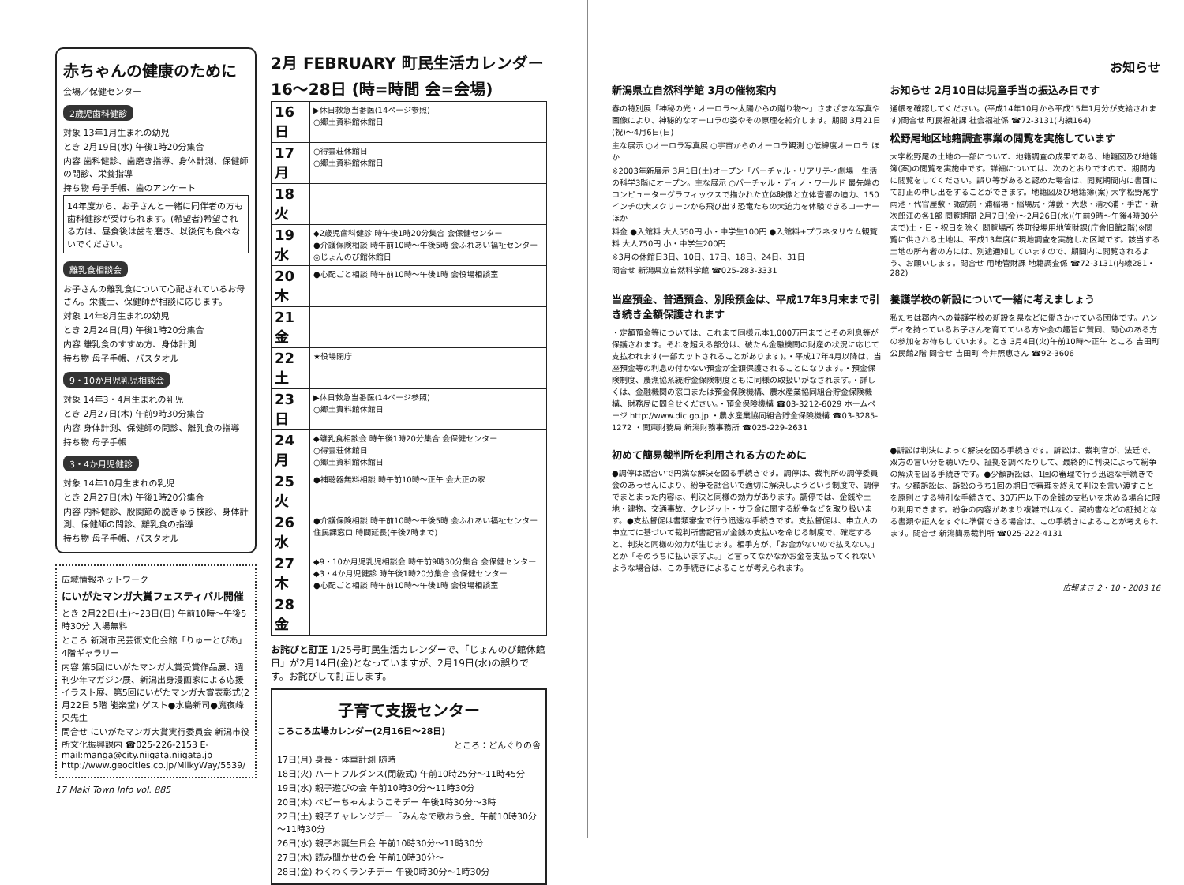赤ちゃんの健康のために
会場／保健センター
2歳児歯科健診
対象 13年1月生まれの幼児
とき 2月19日(水) 午後1時20分集合
内容 歯科健診、歯磨き指導、身体計測、保健師の問診、栄養指導
持ち物 母子手帳、歯のアンケート
14年度から、お子さんと一緒に同伴者の方も歯科健診が受けられます。(希望者)希望される方は、昼食後は歯を磨き、以後何も食べないでください。
離乳食相談会
お子さんの離乳食について心配されているお母さん。栄養士、保健師が相談に応じます。
対象 14年8月生まれの幼児
とき 2月24日(月) 午後1時20分集合
内容 離乳食のすすめ方、身体計測
持ち物 母子手帳、バスタオル
9・10か月児乳児相談会
対象 14年3・4月生まれの乳児
とき 2月27日(木) 午前9時30分集合
内容 身体計測、保健師の問診、離乳食の指導
持ち物 母子手帳
3・4か月児健診
対象 14年10月生まれの乳児
とき 2月27日(木) 午後1時20分集合
内容 内科健診、股関節の脱きゅう検診、身体計測、保健師の問診、離乳食の指導
持ち物 母子手帳、バスタオル
広域情報ネットワーク
にいがたマンガ大賞フェスティバル開催
とき 2月22日(土)～23日(日) 午前10時～午後5時30分 入場無料
ところ 新潟市民芸術文化会館「りゅーとぴあ」4階ギャラリー
内容 第5回にいがたマンガ大賞受賞作品展、週刊少年マガジン展、新潟出身漫画家による応援イラスト展、第5回にいがたマンガ大賞表彰式(2月22日 5階 能楽堂) ゲスト●水島新司●魔夜峰央先生
問合せ にいがたマンガ大賞実行委員会 新潟市役所文化振興課内 ☎025-226-2153 E-mail:manga@city.niigata.niigata.jp http://www.geocities.co.jp/MilkyWay/5539/
17 Maki Town Info vol. 885
2月 FEBRUARY 町民生活カレンダー
16～28日 (時=時間 会=会場)
| 16日 | ▶休日救急当番医(14ページ参照) ○郷土資料館休館日 |
| 17月 | ○得雲荘休館日 ○郷土資料館休館日 |
| 18火 | |
| 19水 | ◆2歳児歯科健診 時午後1時20分集合 会保健センター ●介護保険相談 時午前10時～午後5時 会ふれあい福祉センター ◎じょんのび館休館日 |
| 20木 | ●心配ごと相談 時午前10時～午後1時 会役場相談室 |
| 21金 | |
| 22土 | ★役場閉庁 |
| 23日 | ▶休日救急当番医(14ページ参照) ○郷土資料館休館日 |
| 24月 | ◆離乳食相談会 時午後1時20分集合 会保健センター ○得雲荘休館日 ○郷土資料館休館日 |
| 25火 | ●補聴器無料相談 時午前10時～正午 会大正の家 |
| 26水 | ●介護保険相談 時午前10時～午後5時 会ふれあい福祉センター 住民課窓口 時間延長(午後7時まで) |
| 27木 | ◆9・10か月児乳児相談会 時午前9時30分集合 会保健センター ◆3・4か月児健診 時午後1時20分集合 会保健センター ●心配ごと相談 時午前10時～午後1時 会役場相談室 |
| 28金 | |
お詫びと訂正 1/25号町民生活カレンダーで、「じょんのび館休館日」が2月14日(金)となっていますが、2月19日(水)の誤りです。お詫びして訂正します。
子育て支援センター
ころころ広場カレンダー(2月16日～28日)
ところ：どんぐりの舎
17日(月) 身長・体重計測 随時
18日(火) ハートフルダンス(閉級式) 午前10時25分～11時45分
19日(水) 親子遊びの会 午前10時30分～11時30分
20日(木) ベビーちゃんようこそデー 午後1時30分～3時
22日(土) 親子チャレンジデー「みんなで歌おう会」午前10時30分～11時30分
26日(水) 親子お誕生日会 午前10時30分～11時30分
27日(木) 読み聞かせの会 午前10時30分～
28日(金) わくわくランチデー 午後0時30分～1時30分
お知らせ
新潟県立自然科学館 3月の催物案内
春の特別展「神秘の光・オーロラ～太陽からの贈り物～」さまざまな写真や画像により、神秘的なオーロラの姿やその原理を紹介します。期間 3月21日(祝)～4月6日(日)
主な展示 ○オーロラ写真展 ○宇宙からのオーロラ観測 ○低緯度オーロラ ほか
※2003年新展示 3月1日(土)オープン「バーチャル・リアリティ劇場」生活の科学3階にオープン。主な展示 ○バーチャル・ディノ・ワールド 最先端のコンピューターグラフィックスで描かれた立体映像と立体音響の迫力、150インチの大スクリーンから飛び出す恐竜たちの大迫力を体験できるコーナー ほか
料金 ●入館料 大人550円 小・中学生100円 ●入館料+プラネタリウム観覧料 大人750円 小・中学生200円
※3月の休館日3日、10日、17日、18日、24日、31日
問合せ 新潟県立自然科学館 ☎025-283-3331
お知らせ 2月10日は児童手当の振込み日です
通帳を確認してください。(平成14年10月から平成15年1月分が支給されます)問合せ 町民福祉課 社会福祉係 ☎72-3131(内線164)
松野尾地区地籍調査事業の閲覧を実施しています
大字松野尾の土地の一部について、地籍調査の成果である、地籍図及び地籍簿(案)の閲覧を実施中です。詳細については、次のとおりですので、期間内に閲覧をしてください。誤り等があると認めた場合は、閲覧期間内に書面にて訂正の申し出をすることができます。地籍図及び地籍簿(案) 大字松野尾字雨池・代官屋敷・諏訪前・浦稲場・稲場尻・薄藪・大悲・清水浦・手古・新次郎江の各1部 閲覧期間 2月7日(金)～2月26日(水)(午前9時～午後4時30分まで)土・日・祝日を除く 閲覧場所 巻町役場用地管財課(庁舎旧館2階)※閲覧に供される土地は、平成13年度に現地調査を実施した区域です。該当する土地の所有者の方には、別途通知していますので、期間内に閲覧されるよう、お願いします。問合せ 用地管財課 地籍調査係 ☎72-3131(内線281・282)
当座預金、普通預金、別段預金は、平成17年3月末まで引き続き全額保護されます
・定額預金等については、これまで同様元本1,000万円までとその利息等が保護されます。それを超える部分は、破たん金融機関の財産の状況に応じて支払われます(一部カットされることがあります)。・平成17年4月以降は、当座預金等の利息の付かない預金が全額保護されることになります。・預金保険制度、農漁協系統貯金保険制度ともに同様の取扱いがなされます。・詳しくは、金融機関の窓口または預金保険機構、農水産業協同組合貯金保険機構、財務局に問合せください。・預金保険機構 ☎03-3212-6029 ホームページ http://www.dic.go.jp ・農水産業協同組合貯金保険機構 ☎03-3285-1272 ・関東財務局 新潟財務事務所 ☎025-229-2631
養護学校の新設について一緒に考えましょう
私たちは郡内への養護学校の新設を県などに働きかけている団体です。ハンディを持っているお子さんを育てている方や会の趣旨に賛同、関心のある方の参加をお待ちしています。とき 3月4日(火)午前10時～正午 ところ 吉田町公民館2階 問合せ 吉田町 今井照恵さん ☎92-3606
初めて簡易裁判所を利用される方のために
●調停は話合いで円満な解決を図る手続きです。調停は、裁判所の調停委員会のあっせんにより、紛争を話合いで適切に解決しようという制度で、調停でまとまった内容は、判決と同様の効力があります。調停では、金銭や土地・建物、交通事故、クレジット・サラ金に関する紛争などを取り扱います。●支払督促は書類審査で行う迅速な手続きです。支払督促は、申立人の申立てに基づいて裁判所書記官が金銭の支払いを命じる制度で、確定すると、判決と同様の効力が生じます。相手方が、「お金がないので払えない。」とか「そのうちに払いますよ。」と言ってなかなかお金を支払ってくれないような場合は、この手続きによることが考えられます。
●訴訟は判決によって解決を図る手続きです。訴訟は、裁判官が、法廷で、双方の言い分を聴いたり、証拠を調べたりして、最終的に判決によって紛争の解決を図る手続きです。●少額訴訟は、1回の審理で行う迅速な手続きです。少額訴訟は、訴訟のうち1回の期日で審理を終えて判決を言い渡すことを原則とする特別な手続きで、30万円以下の金銭の支払いを求める場合に限り利用できます。紛争の内容があまり複雑ではなく、契約書などの証拠となる書類や証人をすぐに準備できる場合は、この手続きによることが考えられます。問合せ 新潟簡易裁判所 ☎025-222-4131
広報まき 2・10・2003 16